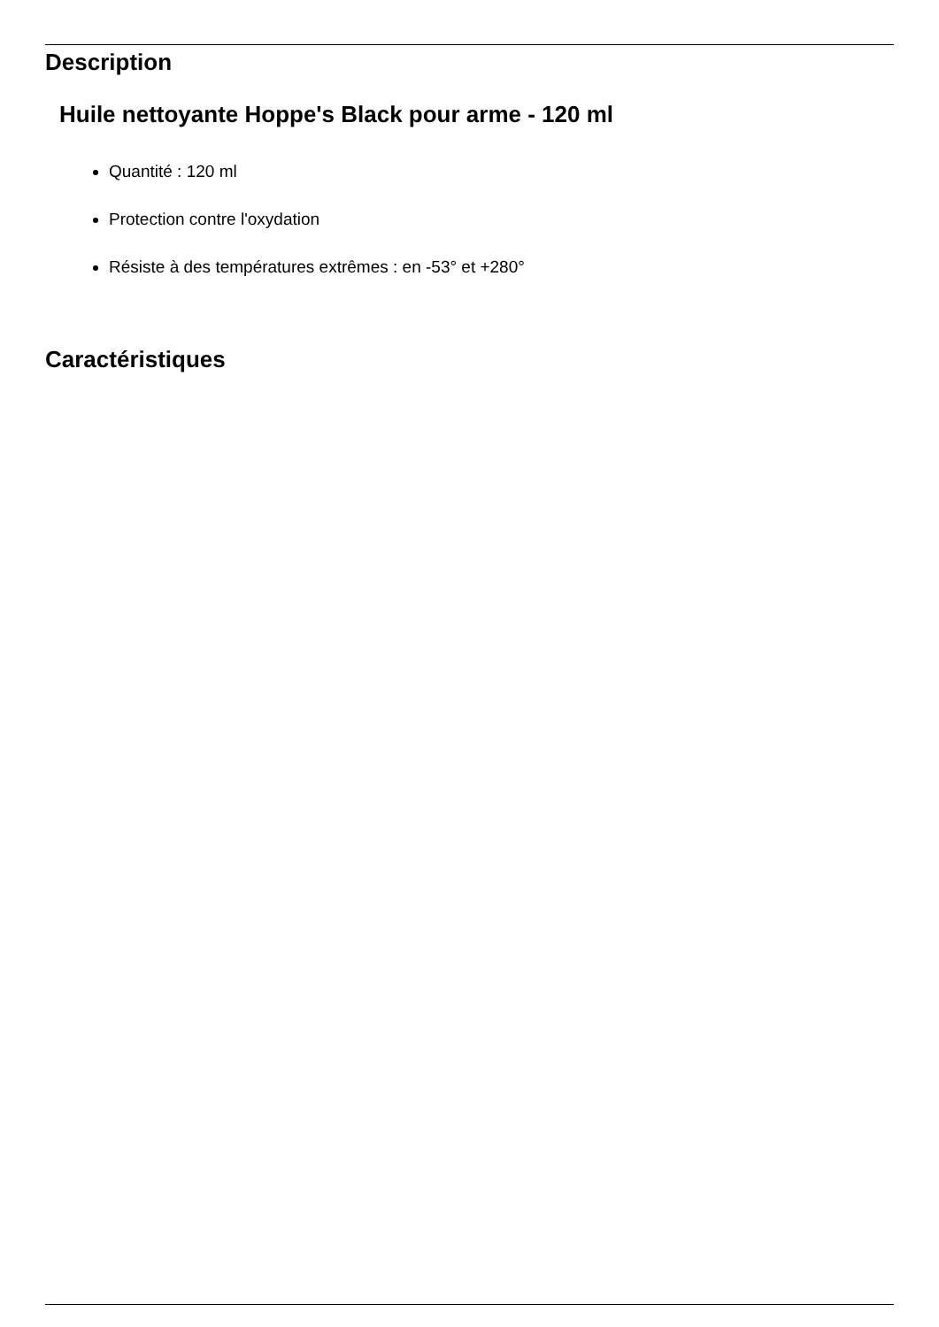Description
Huile nettoyante Hoppe's Black pour arme - 120 ml
Quantité : 120 ml
Protection contre l'oxydation
Résiste à des températures extrêmes : en -53° et +280°
Caractéristiques